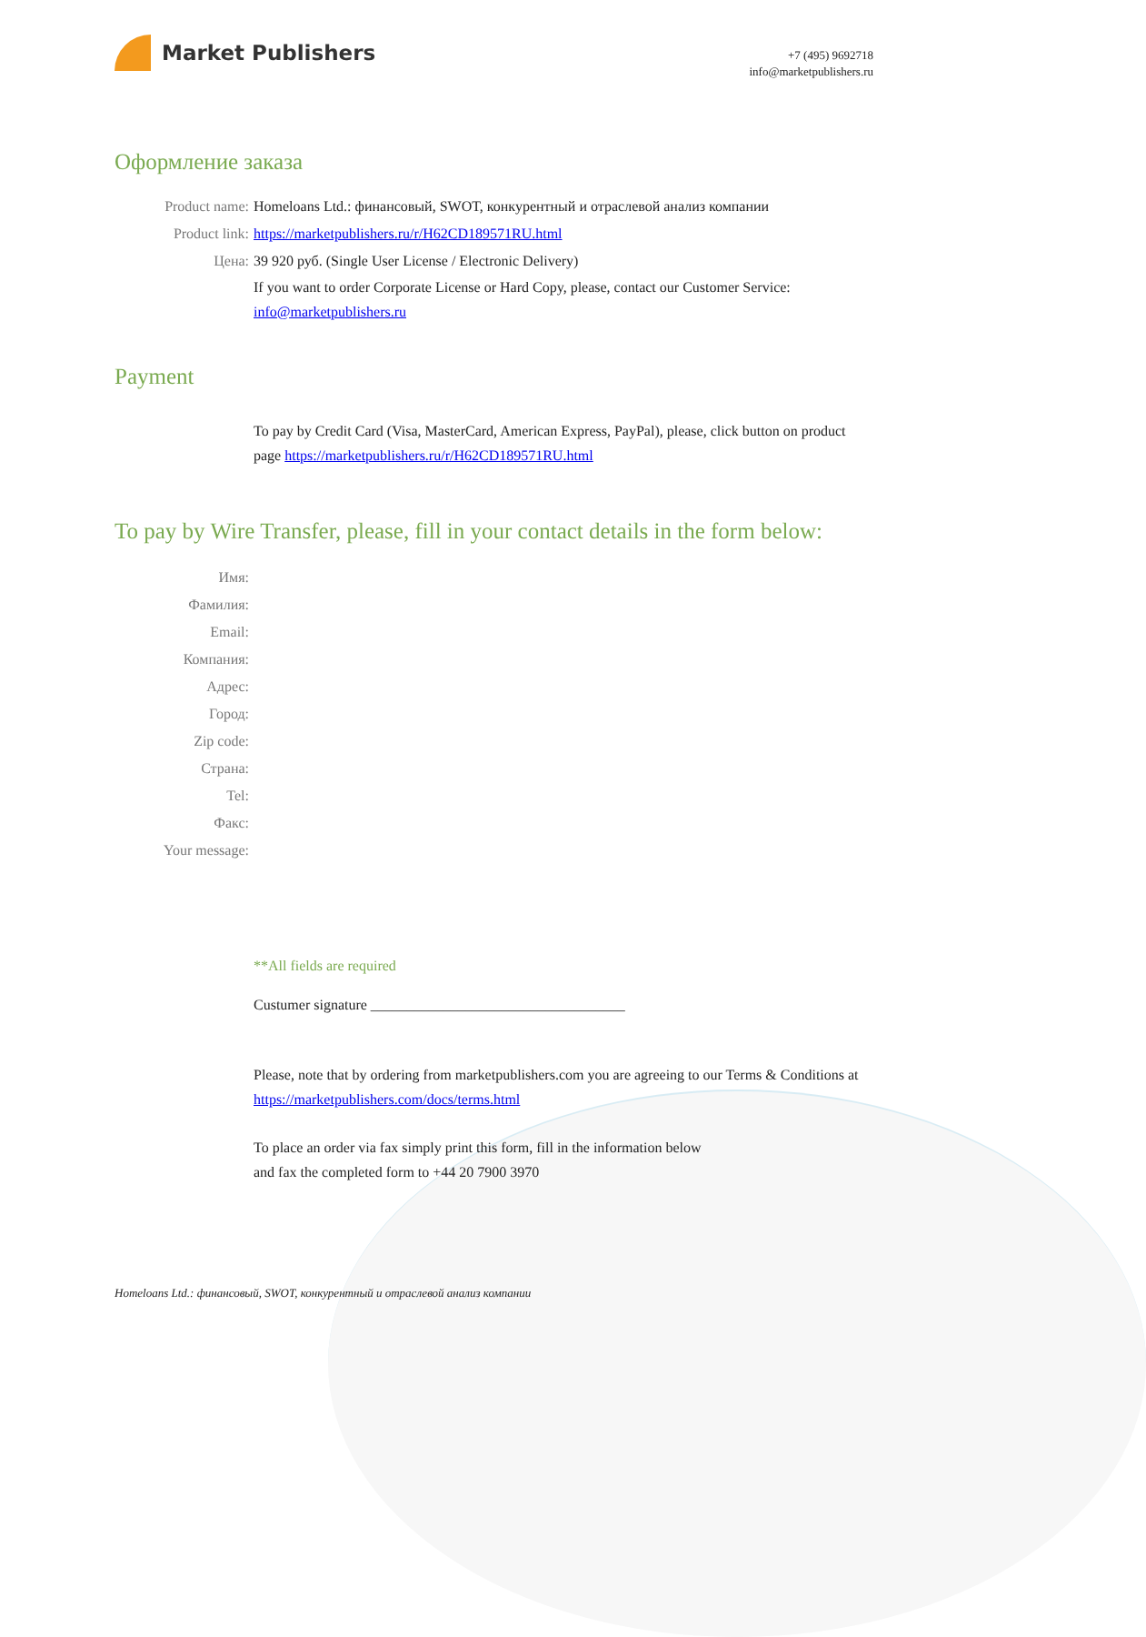Market Publishers
+7 (495) 9692718
info@marketpublishers.ru
Оформление заказа
Product name: Homeloans Ltd.: финансовый, SWOT, конкурентный и отраслевой анализ компании
Product link: https://marketpublishers.ru/r/H62CD189571RU.html
Цена: 39 920 руб. (Single User License / Electronic Delivery)
If you want to order Corporate License or Hard Copy, please, contact our Customer Service:
info@marketpublishers.ru
Payment
To pay by Credit Card (Visa, MasterCard, American Express, PayPal), please, click button on product page https://marketpublishers.ru/r/H62CD189571RU.html
To pay by Wire Transfer, please, fill in your contact details in the form below:
Имя:
Фамилия:
Email:
Компания:
Адрес:
Город:
Zip code:
Страна:
Tel:
Факс:
Your message:
**All fields are required
Custumer signature ___________________________________
Please, note that by ordering from marketpublishers.com you are agreeing to our Terms & Conditions at https://marketpublishers.com/docs/terms.html
To place an order via fax simply print this form, fill in the information below
and fax the completed form to +44 20 7900 3970
Homeloans Ltd.: финансовый, SWOT, конкурентный и отраслевой анализ компании